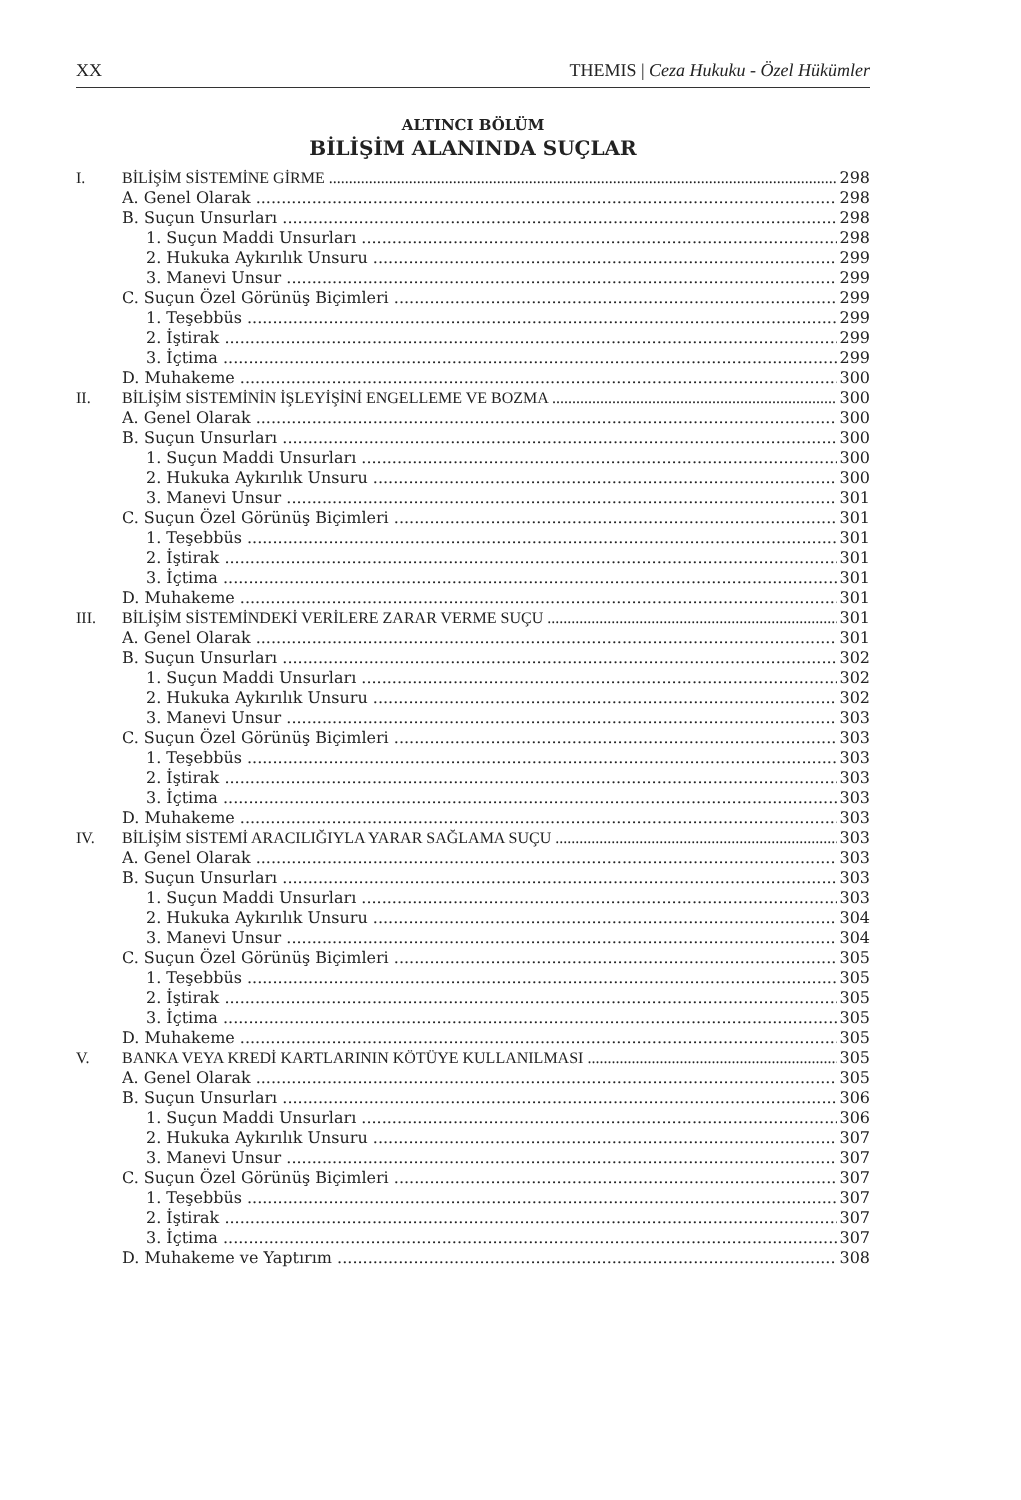XX THEMIS | Ceza Hukuku - Özel Hükümler
ALTINCI BÖLÜM
BİLİŞİM ALANINDA SUÇLAR
I. BİLİŞİM SİSTEMİNE GİRME 298
A. Genel Olarak 298
B. Suçun Unsurları 298
1. Suçun Maddi Unsurları 298
2. Hukuka Aykırılık Unsuru 299
3. Manevi Unsur 299
C. Suçun Özel Görünüş Biçimleri 299
1. Teşebbüs 299
2. İştirak 299
3. İçtima 299
D. Muhakeme 300
II. BİLİŞİM SİSTEMİNİN İŞLEYİŞİNİ ENGELLEME VE BOZMA 300
A. Genel Olarak 300
B. Suçun Unsurları 300
1. Suçun Maddi Unsurları 300
2. Hukuka Aykırılık Unsuru 300
3. Manevi Unsur 301
C. Suçun Özel Görünüş Biçimleri 301
1. Teşebbüs 301
2. İştirak 301
3. İçtima 301
D. Muhakeme 301
III. BİLİŞİM SİSTEMİNDEKİ VERİLERE ZARAR VERME SUÇU 301
A. Genel Olarak 301
B. Suçun Unsurları 302
1. Suçun Maddi Unsurları 302
2. Hukuka Aykırılık Unsuru 302
3. Manevi Unsur 303
C. Suçun Özel Görünüş Biçimleri 303
1. Teşebbüs 303
2. İştirak 303
3. İçtima 303
D. Muhakeme 303
IV. BİLİŞİM SİSTEMİ ARACILIĞIYLA YARAR SAĞLAMA SUÇU 303
A. Genel Olarak 303
B. Suçun Unsurları 303
1. Suçun Maddi Unsurları 303
2. Hukuka Aykırılık Unsuru 304
3. Manevi Unsur 304
C. Suçun Özel Görünüş Biçimleri 305
1. Teşebbüs 305
2. İştirak 305
3. İçtima 305
D. Muhakeme 305
V. BANKA VEYA KREDİ KARTLARININ KÖTÜYE KULLANILMASI 305
A. Genel Olarak 305
B. Suçun Unsurları 306
1. Suçun Maddi Unsurları 306
2. Hukuka Aykırılık Unsuru 307
3. Manevi Unsur 307
C. Suçun Özel Görünüş Biçimleri 307
1. Teşebbüs 307
2. İştirak 307
3. İçtima 307
D. Muhakeme ve Yaptırım 308